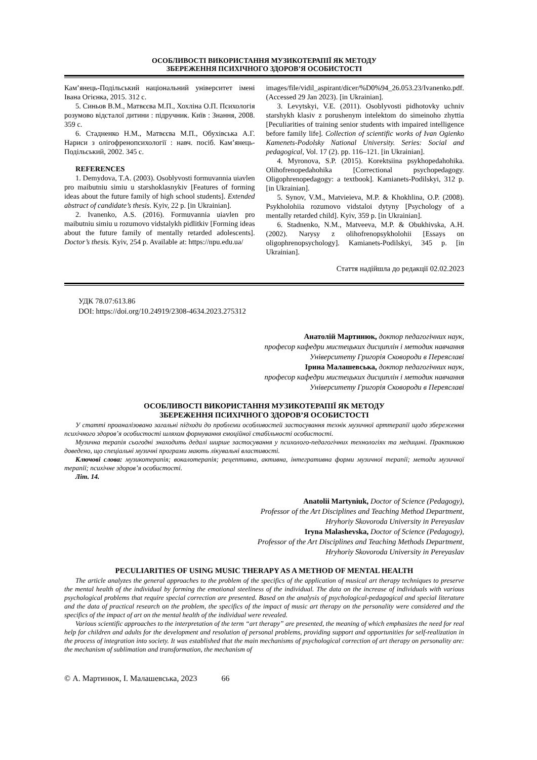ОСОБЛИВОСТІ ВИКОРИСТАННЯ МУЗИКОТЕРАПІЇ ЯК МЕТОДУ
ЗБЕРЕЖЕННЯ ПСИХІЧНОГО ЗДОРОВ’Я ОСОБИСТОСТІ
Кам’янець-Подільський національний університет імені Івана Огієнка, 2015. 312 с.
5. Синьов В.М., Матвєєва М.П., Хохліна О.П. Психологія розумово відсталої дитини : підручник. Київ : Знання, 2008. 359 с.
6. Стадненко Н.М., Матвєєва М.П., Обухівська А.Г. Нариси з олігофренопсихології : навч. посіб. Кам’янець-Подільський, 2002. 345 с.
REFERENCES
1. Demydova, T.A. (2003). Osoblyvosti formuvannia uiavlen pro maibutniu simiu u starshoklasnykiv [Features of forming ideas about the future family of high school students]. Extended abstract of candidate’s thesis. Kyiv, 22 p. [in Ukrainian].
2. Ivanenko, A.S. (2016). Formuvannia uiavlen pro maibutniu simiu u rozumovo vidstalykh pidlitkiv [Forming ideas about the future family of mentally retarded adolescents]. Doctor’s thesis. Kyiv, 254 p. Available at: https://npu.edu.ua/
images/file/vidil_aspirant/dicer/%D0%94_26.053.23/Ivanenko.pdf. (Accessed 29 Jan 2023). [in Ukrainian].
3. Levytskyi, V.E. (2011). Osoblyvosti pidhotovky uchniv starshykh klasiv z porushenym intelektom do simeinoho zhyttia [Peculiarities of training senior students with impaired intelligence before family life]. Collection of scientific works of Ivan Ogienko Kamenets-Podolsky National University. Series: Social and pedagogical, Vol. 17 (2). pp. 116–121. [in Ukrainian].
4. Myronova, S.P. (2015). Korektsiina psykhopedahohika. Olihofrenopedahohika [Correctional psychopedagogy. Oligophrenopedagogy: a textbook]. Kamianets-Podilskyi, 312 p. [in Ukrainian].
5. Synov, V.M., Matvieieva, M.P. & Khokhlina, O.P. (2008). Psykholohiia rozumovo vidstaloi dytyny [Psychology of a mentally retarded child]. Kyiv, 359 p. [in Ukrainian].
6. Stadnenko, N.M., Matveeva, M.P. & Obukhivska, A.H. (2002). Narysy z olihofrenopsykholohii [Essays on oligophrenopsychology]. Kamianets-Podilskyi, 345 p. [in Ukrainian].
Стаття надійшла до редакції 02.02.2023
УДК 78.07:613.86
DOI: https://doi.org/10.24919/2308-4634.2023.275312
Анатолій Мартинюк, доктор педагогічних наук,
професор кафедри мистецьких дисциплін і методик навчання
Університету Григорія Сковороди в Переяславі
Ірина Малашевська, доктор педагогічних наук,
професор кафедри мистецьких дисциплін і методик навчання
Університету Григорія Сковороди в Переяславі
ОСОБЛИВОСТІ ВИКОРИСТАННЯ МУЗИКОТЕРАПІЇ ЯК МЕТОДУ
ЗБЕРЕЖЕННЯ ПСИХІЧНОГО ЗДОРОВ’Я ОСОБИСТОСТІ
У статті проаналізовано загальні підходи до проблеми особливостей застосування технік музичної арттерапії щодо збереження психічного здоров’я особистості шляхом формування емоційної стабільності особистості.
Музична терапія сьогодні знаходить дедалі ширше застосування у психолого-педагогічних технологіях та медицині. Практикою доведено, що спеціальні музичні програми мають лікувальні властивості.
Ключові слова: музикотерапія; вокалотерапія; рецептивна, активна, інтегративна форми музичної терапії; методи музичної терапії; психічне здоров’я особистості.
Літ. 14.
Anatolii Martyniuk, Doctor of Science (Pedagogy),
Professor of the Art Disciplines and Teaching Method Department,
Hryhoriy Skovoroda University in Pereyaslav
Iryna Malashevska, Doctor of Science (Pedagogy),
Professor of the Art Disciplines and Teaching Methods Department,
Hryhoriy Skovoroda University in Pereyaslav
PECULIARITIES OF USING MUSIC THERAPY AS A METHOD OF MENTAL HEALTH
The article analyzes the general approaches to the problem of the specifics of the application of musical art therapy techniques to preserve the mental health of the individual by forming the emotional steeliness of the individual. The data on the increase of individuals with various psychological problems that require special correction are presented. Based on the analysis of psychological-pedagogical and special literature and the data of practical research on the problem, the specifics of the impact of music art therapy on the personality were considered and the specifics of the impact of art on the mental health of the individual were revealed.
Various scientific approaches to the interpretation of the term “art therapy” are presented, the meaning of which emphasizes the need for real help for children and adults for the development and resolution of personal problems, providing support and opportunities for self-realization in the process of integration into society. It was established that the main mechanisms of psychological correction of art therapy on personality are: the mechanism of sublimation and transformation, the mechanism of
© А. Мартинюк, І. Малашевська, 2023 66